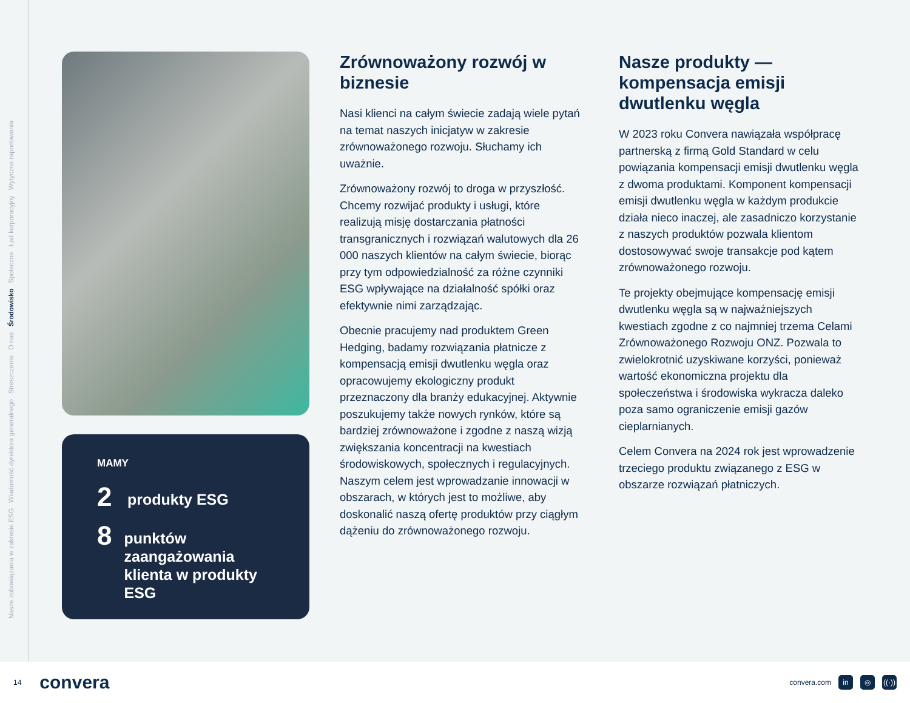Nasze zobowiązania w zakresie ESG Wiadomość dyrektora generalnego Streszczenie O nas Środowisko Społeczne Ład korporacyjny Wytyczne raportowania
MAMY
2
produkty ESG
8
punktów zaangażowania klienta w produkty ESG
Zrównoważony rozwój w biznesie
Nasi klienci na całym świecie zadają wiele pytań na temat naszych inicjatyw w zakresie zrównoważonego rozwoju. Słuchamy ich uważnie.
Zrównoważony rozwój to droga w przyszłość. Chcemy rozwijać produkty i usługi, które realizują misję dostarczania płatności transgranicznych i rozwiązań walutowych dla 26 000 naszych klientów na całym świecie, biorąc przy tym odpowiedzialność za różne czynniki ESG wpływające na działalność spółki oraz efektywnie nimi zarządzając.
Obecnie pracujemy nad produktem Green Hedging, badamy rozwiązania płatnicze z kompensacją emisji dwutlenku węgla oraz opracowujemy ekologiczny produkt przeznaczony dla branży edukacyjnej. Aktywnie poszukujemy także nowych rynków, które są bardziej zrównoważone i zgodne z naszą wizją zwiększania koncentracji na kwestiach środowiskowych, społecznych i regulacyjnych. Naszym celem jest wprowadzanie innowacji w obszarach, w których jest to możliwe, aby doskonalić naszą ofertę produktów przy ciągłym dążeniu do zrównoważonego rozwoju.
Nasze produkty — kompensacja emisji dwutlenku węgla
W 2023 roku Convera nawiązała współpracę partnerską z firmą Gold Standard w celu powiązania kompensacji emisji dwutlenku węgla z dwoma produktami. Komponent kompensacji emisji dwutlenku węgla w każdym produkcie działa nieco inaczej, ale zasadniczo korzystanie z naszych produktów pozwala klientom dostosowywać swoje transakcje pod kątem zrównoważonego rozwoju.
Te projekty obejmujące kompensację emisji dwutlenku węgla są w najważniejszych kwestiach zgodne z co najmniej trzema Celami Zrównoważonego Rozwoju ONZ. Pozwala to zwielokrotnić uzyskiwane korzyści, ponieważ wartość ekonomiczna projektu dla społeczeństwa i środowiska wykracza daleko poza samo ograniczenie emisji gazów cieplarnianych.
Celem Convera na 2024 rok jest wprowadzenie trzeciego produktu związanego z ESG w obszarze rozwiązań płatniczych.
14 convera
convera.com in ◎ ((·))